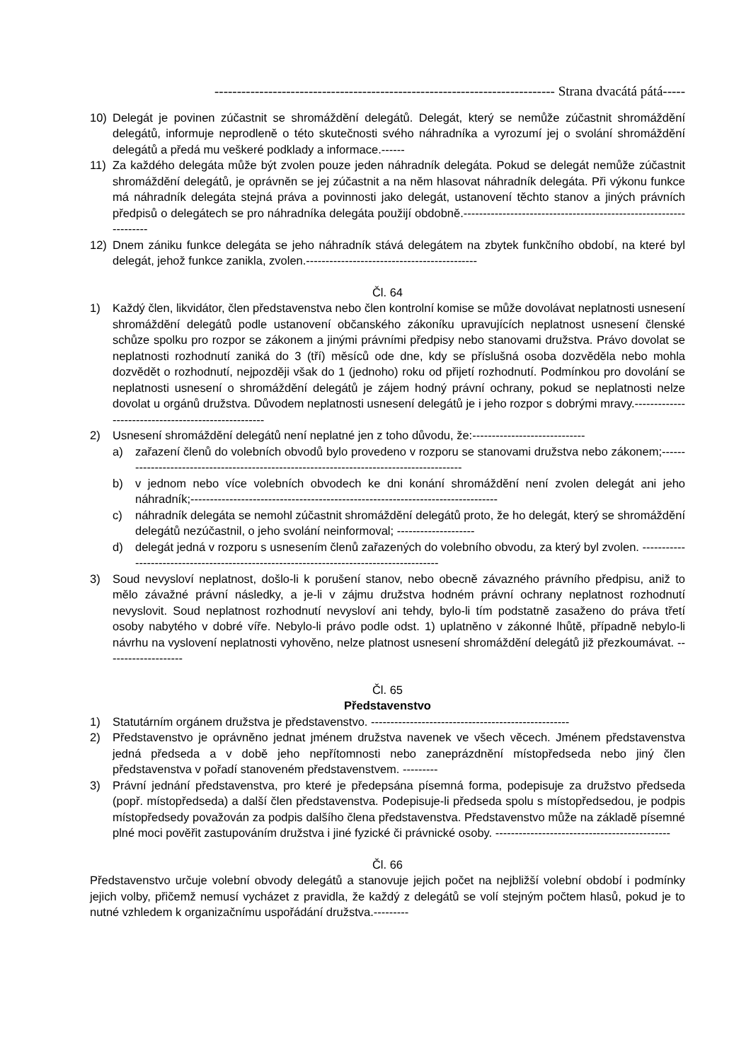---------------------------------------------------------------------------- Strana dvacátá pátá-----
10) Delegát je povinen zúčastnit se shromáždění delegátů. Delegát, který se nemůže zúčastnit shromáždění delegátů, informuje neprodleně o této skutečnosti svého náhradníka a vyrozumí jej o svolání shromáždění delegátů a předá mu veškeré podklady a informace.------
11) Za každého delegáta může být zvolen pouze jeden náhradník delegáta. Pokud se delegát nemůže zúčastnit shromáždění delegátů, je oprávněn se jej zúčastnit a na něm hlasovat náhradník delegáta. Při výkonu funkce má náhradník delegáta stejná práva a povinnosti jako delegát, ustanovení těchto stanov a jiných právních předpisů o delegátech se pro náhradníka delegáta použijí obdobně.------------------------------------------------------------------
12) Dnem zániku funkce delegáta se jeho náhradník stává delegátem na zbytek funkčního období, na které byl delegát, jehož funkce zanikla, zvolen.--------------------------------------------
Čl. 64
1) Každý člen, likvidátor, člen představenstva nebo člen kontrolní komise se může dovolávat neplatnosti usnesení shromáždění delegátů podle ustanovení občanského zákoníku upravujících neplatnost usnesení členské schůze spolku pro rozpor se zákonem a jinými právními předpisy nebo stanovami družstva. Právo dovolat se neplatnosti rozhodnutí zaniká do 3 (tří) měsíců ode dne, kdy se příslušná osoba dozvěděla nebo mohla dozvědět o rozhodnutí, nejpozději však do 1 (jednoho) roku od přijetí rozhodnutí. Podmínkou pro dovolání se neplatnosti usnesení o shromáždění delegátů je zájem hodný právní ochrany, pokud se neplatnosti nelze dovolat u orgánů družstva. Důvodem neplatnosti usnesení delegátů je i jeho rozpor s dobrými mravy.----------------------------------------------------
2) Usnesení shromáždění delegátů není neplatné jen z toho důvodu, že:-----------------------------
a) zařazení členů do volebních obvodů bylo provedeno v rozporu se stanovami družstva nebo zákonem;------------------------------------------------------------------------------------------
b) v jednom nebo více volebních obvodech ke dni konání shromáždění není zvolen delegát ani jeho náhradník;-------------------------------------------------------------------------------
c) náhradník delegáta se nemohl zúčastnit shromáždění delegátů proto, že ho delegát, který se shromáždění delegátů nezúčastnil, o jeho svolání neinformoval; --------------------
d) delegát jedná v rozporu s usnesením členů zařazených do volebního obvodu, za který byl zvolen. -----------------------------------------------------------------------------------------
3) Soud nevysloví neplatnost, došlo-li k porušení stanov, nebo obecně závazného právního předpisu, aniž to mělo závažné právní následky, a je-li v zájmu družstva hodném právní ochrany neplatnost rozhodnutí nevyslovit. Soud neplatnost rozhodnutí nevysloví ani tehdy, bylo-li tím podstatně zasaženo do práva třetí osoby nabytého v dobré víře. Nebylo-li právo podle odst. 1) uplatněno v zákonné lhůtě, případně nebylo-li návrhu na vyslovení neplatnosti vyhověno, nelze platnost usnesení shromáždění delegátů již přezkoumávat. --------------------
Čl. 65
Představenstvo
1) Statutárním orgánem družstva je představenstvo. ---------------------------------------------------
2) Představenstvo je oprávněno jednat jménem družstva navenek ve všech věcech. Jménem představenstva jedná předseda a v době jeho nepřítomnosti nebo zaneprázdnění místopředseda nebo jiný člen představenstva v pořadí stanoveném představenstvem. ---------
3) Právní jednání představenstva, pro které je předepsána písemná forma, podepisuje za družstvo předseda (popř. místopředseda) a další člen představenstva. Podepisuje-li předseda spolu s místopředsedou, je podpis místopředsedy považován za podpis dalšího člena představenstva. Představenstvo může na základě písemné plné moci pověřit zastupováním družstva i jiné fyzické či právnické osoby. ---------------------------------------------
Čl. 66
Představenstvo určuje volební obvody delegátů a stanovuje jejich počet na nejbližší volební období i podmínky jejich volby, přičemž nemusí vycházet z pravidla, že každý z delegátů se volí stejným počtem hlasů, pokud je to nutné vzhledem k organizačnímu uspořádání družstva.---------